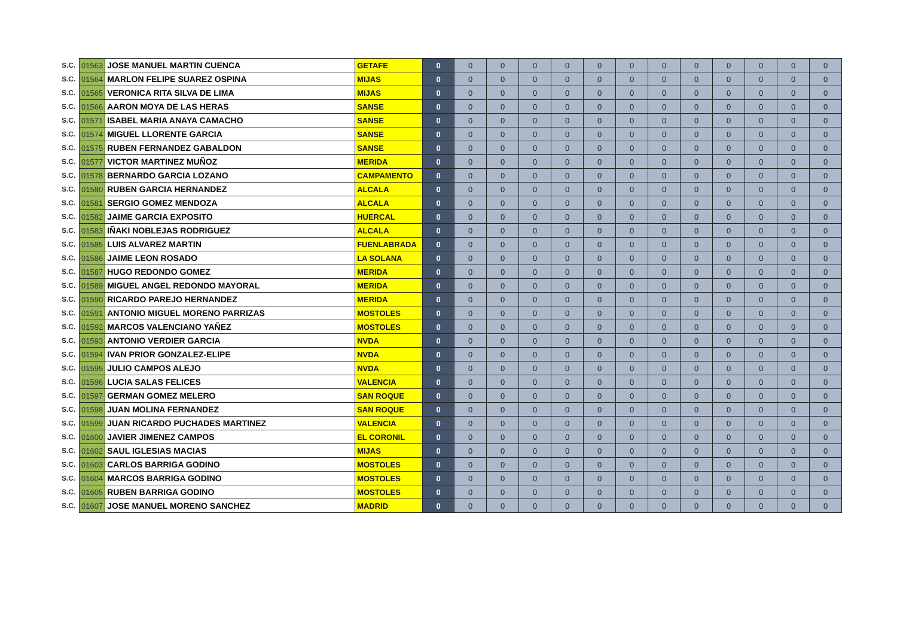| S.C. | 01563 | JOSE MANUEL MARTIN CUENCA | GETAFE | 0 | 0 | 0 | 0 | 0 | 0 | 0 | 0 | 0 | 0 | 0 | 0 | 0 |
| S.C. | 01564 | MARLON FELIPE SUAREZ OSPINA | MIJAS | 0 | 0 | 0 | 0 | 0 | 0 | 0 | 0 | 0 | 0 | 0 | 0 | 0 |
| S.C. | 01565 | VERONICA RITA SILVA DE LIMA | MIJAS | 0 | 0 | 0 | 0 | 0 | 0 | 0 | 0 | 0 | 0 | 0 | 0 | 0 |
| S.C. | 01566 | AARON MOYA DE LAS HERAS | SANSE | 0 | 0 | 0 | 0 | 0 | 0 | 0 | 0 | 0 | 0 | 0 | 0 | 0 |
| S.C. | 01571 | ISABEL MARIA ANAYA CAMACHO | SANSE | 0 | 0 | 0 | 0 | 0 | 0 | 0 | 0 | 0 | 0 | 0 | 0 | 0 |
| S.C. | 01574 | MIGUEL LLORENTE GARCIA | SANSE | 0 | 0 | 0 | 0 | 0 | 0 | 0 | 0 | 0 | 0 | 0 | 0 | 0 |
| S.C. | 01575 | RUBEN FERNANDEZ GABALDON | SANSE | 0 | 0 | 0 | 0 | 0 | 0 | 0 | 0 | 0 | 0 | 0 | 0 | 0 |
| S.C. | 01577 | VICTOR MARTINEZ MUÑOZ | MERIDA | 0 | 0 | 0 | 0 | 0 | 0 | 0 | 0 | 0 | 0 | 0 | 0 | 0 |
| S.C. | 01578 | BERNARDO GARCIA LOZANO | CAMPAMENTO | 0 | 0 | 0 | 0 | 0 | 0 | 0 | 0 | 0 | 0 | 0 | 0 | 0 |
| S.C. | 01580 | RUBEN GARCIA HERNANDEZ | ALCALA | 0 | 0 | 0 | 0 | 0 | 0 | 0 | 0 | 0 | 0 | 0 | 0 | 0 |
| S.C. | 01581 | SERGIO GOMEZ MENDOZA | ALCALA | 0 | 0 | 0 | 0 | 0 | 0 | 0 | 0 | 0 | 0 | 0 | 0 | 0 |
| S.C. | 01582 | JAIME GARCIA EXPOSITO | HUERCAL | 0 | 0 | 0 | 0 | 0 | 0 | 0 | 0 | 0 | 0 | 0 | 0 | 0 |
| S.C. | 01583 | IÑAKI NOBLEJAS RODRIGUEZ | ALCALA | 0 | 0 | 0 | 0 | 0 | 0 | 0 | 0 | 0 | 0 | 0 | 0 | 0 |
| S.C. | 01585 | LUIS ALVAREZ MARTIN | FUENLABRADA | 0 | 0 | 0 | 0 | 0 | 0 | 0 | 0 | 0 | 0 | 0 | 0 | 0 |
| S.C. | 01586 | JAIME LEON ROSADO | LA SOLANA | 0 | 0 | 0 | 0 | 0 | 0 | 0 | 0 | 0 | 0 | 0 | 0 | 0 |
| S.C. | 01587 | HUGO REDONDO GOMEZ | MERIDA | 0 | 0 | 0 | 0 | 0 | 0 | 0 | 0 | 0 | 0 | 0 | 0 | 0 |
| S.C. | 01589 | MIGUEL ANGEL REDONDO MAYORAL | MERIDA | 0 | 0 | 0 | 0 | 0 | 0 | 0 | 0 | 0 | 0 | 0 | 0 | 0 |
| S.C. | 01590 | RICARDO PAREJO HERNANDEZ | MERIDA | 0 | 0 | 0 | 0 | 0 | 0 | 0 | 0 | 0 | 0 | 0 | 0 | 0 |
| S.C. | 01591 | ANTONIO MIGUEL MORENO PARRIZAS | MOSTOLES | 0 | 0 | 0 | 0 | 0 | 0 | 0 | 0 | 0 | 0 | 0 | 0 | 0 |
| S.C. | 01592 | MARCOS VALENCIANO YAÑEZ | MOSTOLES | 0 | 0 | 0 | 0 | 0 | 0 | 0 | 0 | 0 | 0 | 0 | 0 | 0 |
| S.C. | 01593 | ANTONIO VERDIER GARCIA | NVDA | 0 | 0 | 0 | 0 | 0 | 0 | 0 | 0 | 0 | 0 | 0 | 0 | 0 |
| S.C. | 01594 | IVAN PRIOR GONZALEZ-ELIPE | NVDA | 0 | 0 | 0 | 0 | 0 | 0 | 0 | 0 | 0 | 0 | 0 | 0 | 0 |
| S.C. | 01595 | JULIO CAMPOS ALEJO | NVDA | 0 | 0 | 0 | 0 | 0 | 0 | 0 | 0 | 0 | 0 | 0 | 0 | 0 |
| S.C. | 01596 | LUCIA SALAS FELICES | VALENCIA | 0 | 0 | 0 | 0 | 0 | 0 | 0 | 0 | 0 | 0 | 0 | 0 | 0 |
| S.C. | 01597 | GERMAN GOMEZ MELERO | SAN ROQUE | 0 | 0 | 0 | 0 | 0 | 0 | 0 | 0 | 0 | 0 | 0 | 0 | 0 |
| S.C. | 01598 | JUAN MOLINA FERNANDEZ | SAN ROQUE | 0 | 0 | 0 | 0 | 0 | 0 | 0 | 0 | 0 | 0 | 0 | 0 | 0 |
| S.C. | 01599 | JUAN RICARDO PUCHADES MARTINEZ | VALENCIA | 0 | 0 | 0 | 0 | 0 | 0 | 0 | 0 | 0 | 0 | 0 | 0 | 0 |
| S.C. | 01600 | JAVIER JIMENEZ CAMPOS | EL CORONIL | 0 | 0 | 0 | 0 | 0 | 0 | 0 | 0 | 0 | 0 | 0 | 0 | 0 |
| S.C. | 01602 | SAUL IGLESIAS MACIAS | MIJAS | 0 | 0 | 0 | 0 | 0 | 0 | 0 | 0 | 0 | 0 | 0 | 0 | 0 |
| S.C. | 01603 | CARLOS BARRIGA GODINO | MOSTOLES | 0 | 0 | 0 | 0 | 0 | 0 | 0 | 0 | 0 | 0 | 0 | 0 | 0 |
| S.C. | 01604 | MARCOS BARRIGA GODINO | MOSTOLES | 0 | 0 | 0 | 0 | 0 | 0 | 0 | 0 | 0 | 0 | 0 | 0 | 0 |
| S.C. | 01605 | RUBEN BARRIGA GODINO | MOSTOLES | 0 | 0 | 0 | 0 | 0 | 0 | 0 | 0 | 0 | 0 | 0 | 0 | 0 |
| S.C. | 01607 | JOSE MANUEL MORENO SANCHEZ | MADRID | 0 | 0 | 0 | 0 | 0 | 0 | 0 | 0 | 0 | 0 | 0 | 0 | 0 |